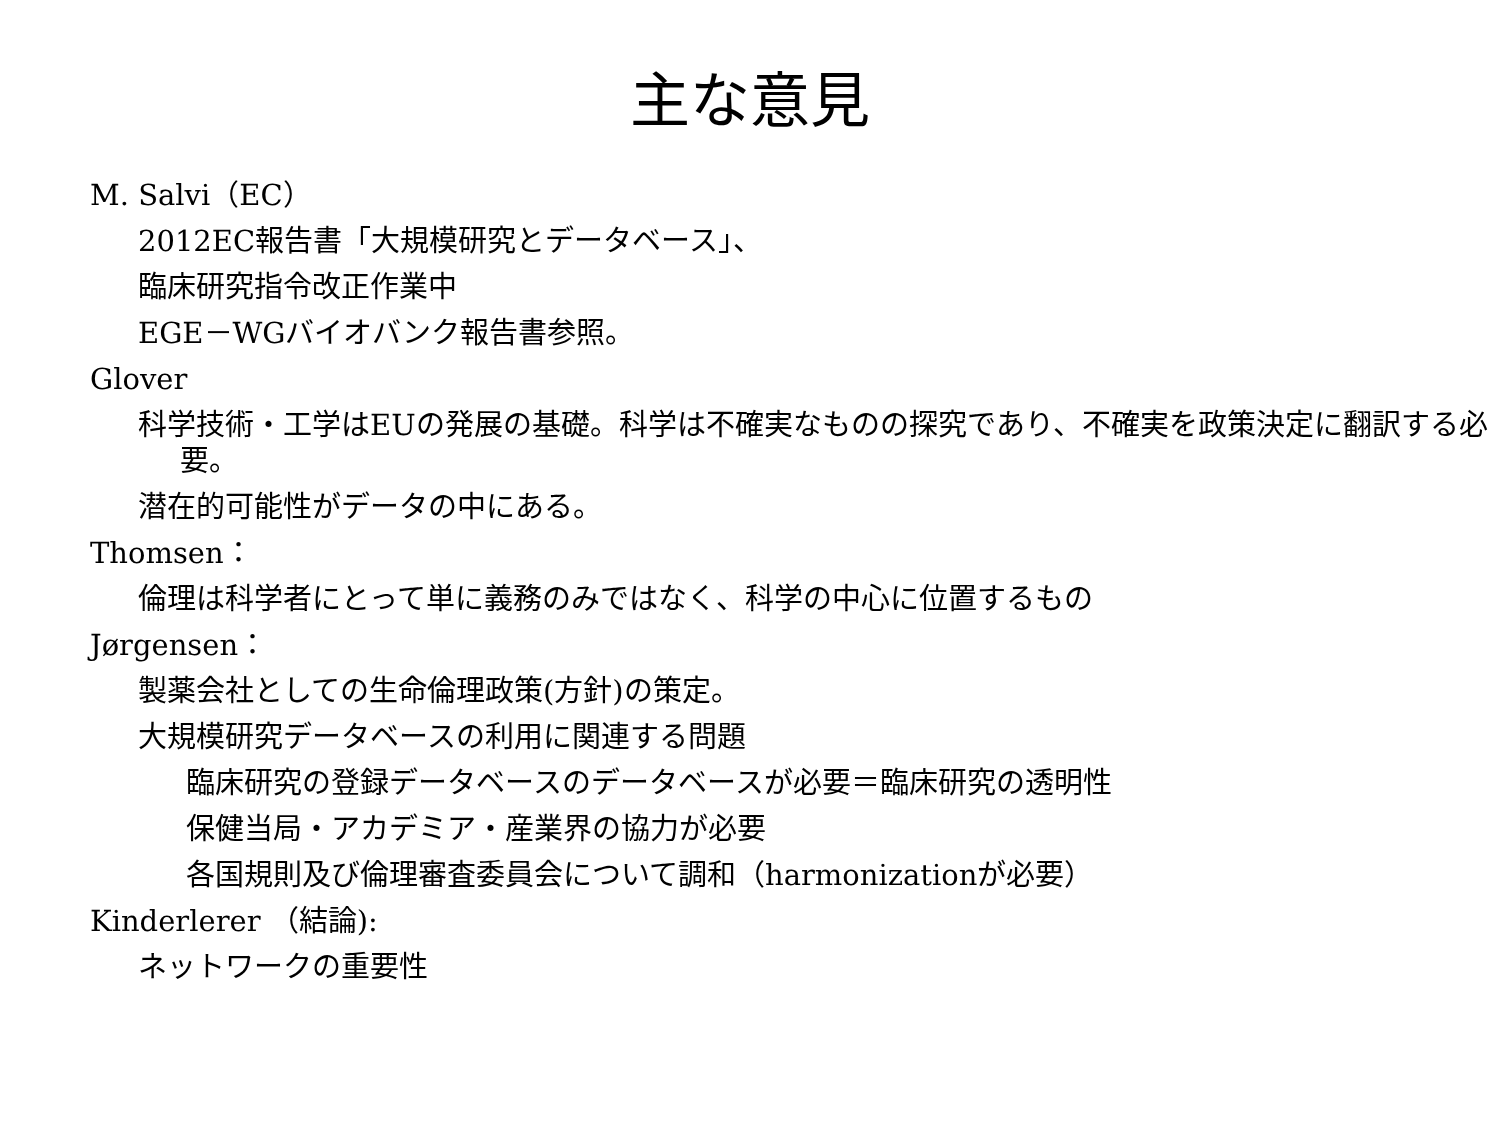主な意見
M. Salvi（EC）
2012EC報告書「大規模研究とデータベース」、
臨床研究指令改正作業中
EGE－WGバイオバンク報告書参照。
Glover
科学技術・工学はEUの発展の基礎。科学は不確実なものの探究であり、不確実を政策決定に翻訳する必要。
潜在的可能性がデータの中にある。
Thomsen：
倫理は科学者にとって単に義務のみではなく、科学の中心に位置するもの
Jørgensen：
製薬会社としての生命倫理政策(方針)の策定。
大規模研究データベースの利用に関連する問題
臨床研究の登録データベースのデータベースが必要＝臨床研究の透明性
保健当局・アカデミア・産業界の協力が必要
各国規則及び倫理審査委員会について調和（harmonizationが必要）
Kinderlerer （結論):
ネットワークの重要性